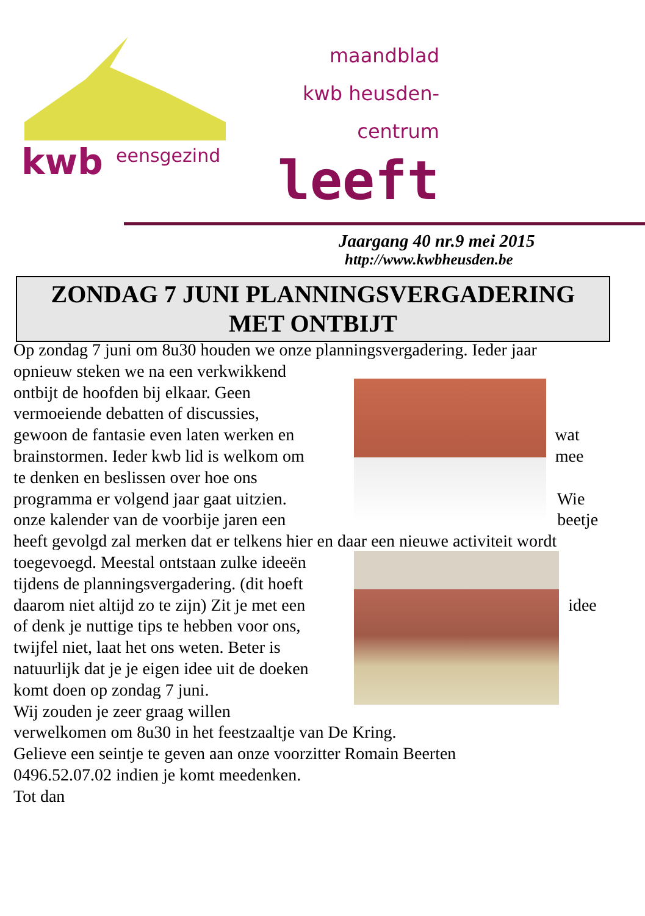kwb
eensgezind
maandblad
kwb heusden-
centrum
leeft
Jaargang 40 nr.9 mei 2015
http://www.kwbheusden.be
ZONDAG 7 JUNI PLANNINGSVERGADERING
MET ONTBIJT
Op zondag 7 juni om 8u30 houden we onze planningsvergadering. Ieder jaar
opnieuw steken we na een verkwikkend
ontbijt de hoofden bij elkaar. Geen
vermoeiende debatten of discussies,
gewoon de fantasie even laten werken en wat
brainstormen. Ieder kwb lid is welkom om mee
te denken en beslissen over hoe ons
programma er volgend jaar gaat uitzien. Wie
onze kalender van de voorbije jaren een beetje
heeft gevolgd zal merken dat er telkens hier en daar een nieuwe activiteit wordt
toegevoegd. Meestal ontstaan zulke ideeën
tijdens de planningsvergadering. (dit hoeft
daarom niet altijd zo te zijn) Zit je met een idee
of denk je nuttige tips te hebben voor ons,
twijfel niet, laat het ons weten. Beter is
natuurlijk dat je je eigen idee uit de doeken
komt doen op zondag 7 juni.
Wij zouden je zeer graag willen
verwelkomen om 8u30 in het feestzaaltje van De Kring.
Gelieve een seintje te geven aan onze voorzitter Romain Beerten
0496.52.07.02 indien je komt meedenken.
Tot dan